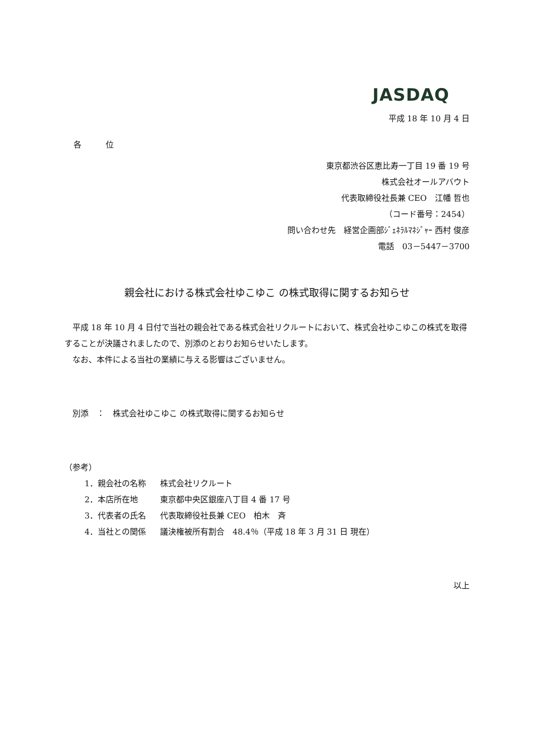JASDAQ
平成 18 年 10 月 4 日
各　　　位
東京都渋谷区恵比寿一丁目 19 番 19 号
株式会社オールアバウト
代表取締役社長兼 CEO　江幡 哲也
（コード番号：2454）
問い合わせ先　経営企画部ｼﾞｪﾈﾗﾙﾏﾈｼﾞｬｰ 西村 俊彦
電話　03－5447－3700
親会社における株式会社ゆこゆこ の株式取得に関するお知らせ
　平成 18 年 10 月 4 日付で当社の親会社である株式会社リクルートにおいて、株式会社ゆこゆこの株式を取得することが決議されましたので、別添のとおりお知らせいたします。
　なお、本件による当社の業績に与える影響はございません。
　別添　：　株式会社ゆこゆこ の株式取得に関するお知らせ
（参考）
1．親会社の名称 株式会社リクルート
2．本店所在地 東京都中央区銀座八丁目 4 番 17 号
3．代表者の氏名 代表取締役社長兼 CEO　柏木　斉
4．当社との関係 議決権被所有割合　48.4％（平成 18 年 3 月 31 日 現在）
以上